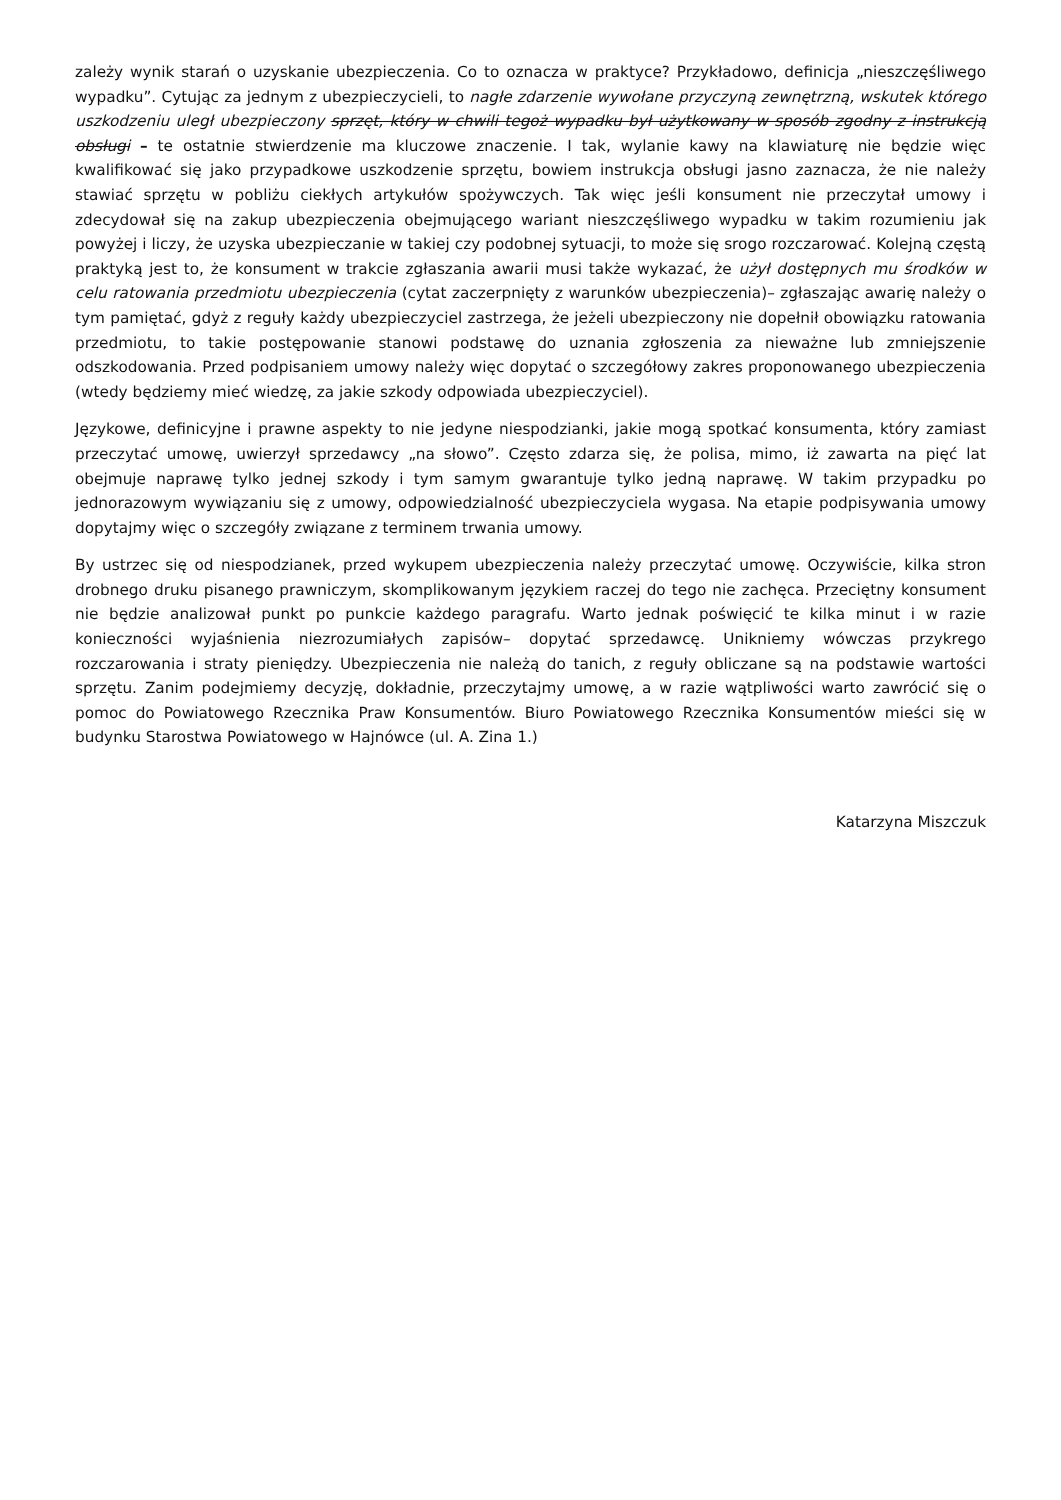zależy wynik starań o uzyskanie ubezpieczenia. Co to oznacza w praktyce? Przykładowo, definicja „nieszczęśliwego wypadku”. Cytując za jednym z ubezpieczycieli, to nagłe zdarzenie wywołane przyczyną zewnętrzną, wskutek którego uszkodzeniu uległ ubezpieczony sprzęt, który w chwili tegoż wypadku był użytkowany w sposób zgodny z instrukcją obsługi – te ostatnie stwierdzenie ma kluczowe znaczenie. I tak, wylanie kawy na klawiaturę nie będzie więc kwalifikować się jako przypadkowe uszkodzenie sprzętu, bowiem instrukcja obsługi jasno zaznacza, że nie należy stawiać sprzętu w pobliżu ciekłych artykułów spożywczych. Tak więc jeśli konsument nie przeczytał umowy i zdecydował się na zakup ubezpieczenia obejmującego wariant nieszczęśliwego wypadku w takim rozumieniu jak powyżej i liczy, że uzyska ubezpieczanie w takiej czy podobnej sytuacji, to może się srogo rozczarować. Kolejną częstą praktyką jest to, że konsument w trakcie zgłaszania awarii musi także wykazać, że użył dostępnych mu środków w celu ratowania przedmiotu ubezpieczenia (cytat zaczerpnięty z warunków ubezpieczenia)– zgłaszając awarię należy o tym pamiętać, gdyż z reguły każdy ubezpieczyciel zastrzega, że jeżeli ubezpieczony nie dopełnił obowiązku ratowania przedmiotu, to takie postępowanie stanowi podstawę do uznania zgłoszenia za nieważne lub zmniejszenie odszkodowania. Przed podpisaniem umowy należy więc dopytać o szczegółowy zakres proponowanego ubezpieczenia (wtedy będziemy mieć wiedzę, za jakie szkody odpowiada ubezpieczyciel).
Językowe, definicyjne i prawne aspekty to nie jedyne niespodzianki, jakie mogą spotkać konsumenta, który zamiast przeczytać umowę, uwierzył sprzedawcy „na słowo”. Często zdarza się, że polisa, mimo, iż zawarta na pięć lat obejmuje naprawę tylko jednej szkody i tym samym gwarantuje tylko jedną naprawę. W takim przypadku po jednorazowym wywiązaniu się z umowy, odpowiedzialność ubezpieczyciela wygasa. Na etapie podpisywania umowy dopytajmy więc o szczegóły związane z terminem trwania umowy.
By ustrzec się od niespodzianek, przed wykupem ubezpieczenia należy przeczytać umowę. Oczywiście, kilka stron drobnego druku pisanego prawniczym, skomplikowanym językiem raczej do tego nie zachęca. Przeciętny konsument nie będzie analizował punkt po punkcie każdego paragrafu. Warto jednak poświęcić te kilka minut i w razie konieczności wyjaśnienia niezrozumiałych zapisów– dopytać sprzedawcę. Unikniemy wówczas przykrego rozczarowania i straty pieniędzy. Ubezpieczenia nie należą do tanich, z reguły obliczane są na podstawie wartości sprzętu. Zanim podejmiemy decyzję, dokładnie, przeczytajmy umowę, a w razie wątpliwości warto zawrócić się o pomoc do Powiatowego Rzecznika Praw Konsumentów. Biuro Powiatowego Rzecznika Konsumentów mieści się w budynku Starostwa Powiatowego w Hajnówce (ul. A. Zina 1.)
Katarzyna Miszczuk